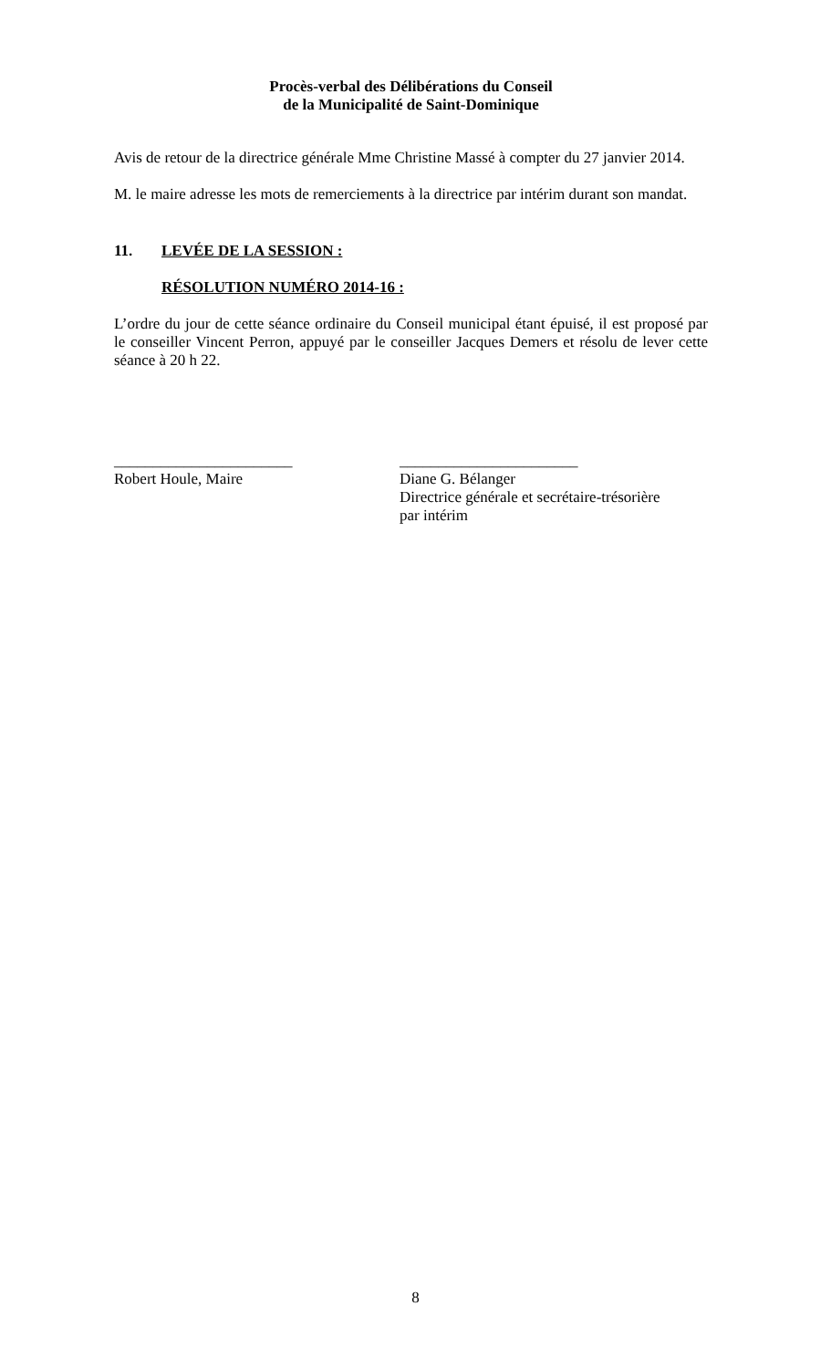Procès-verbal des Délibérations du Conseil
de la Municipalité de Saint-Dominique
Avis de retour de la directrice générale Mme Christine Massé à compter du 27 janvier 2014.
M. le maire adresse les mots de remerciements à la directrice par intérim durant son mandat.
11. LEVÉE DE LA SESSION :
RÉSOLUTION NUMÉRO 2014-16 :
L’ordre du jour de cette séance ordinaire du Conseil municipal étant épuisé, il est proposé par le conseiller Vincent Perron, appuyé par le conseiller Jacques Demers et résolu de lever cette séance à 20 h 22.
_______________________
Robert Houle, Maire
_______________________
Diane G. Bélanger
Directrice générale et secrétaire-trésorière
par intérim
8